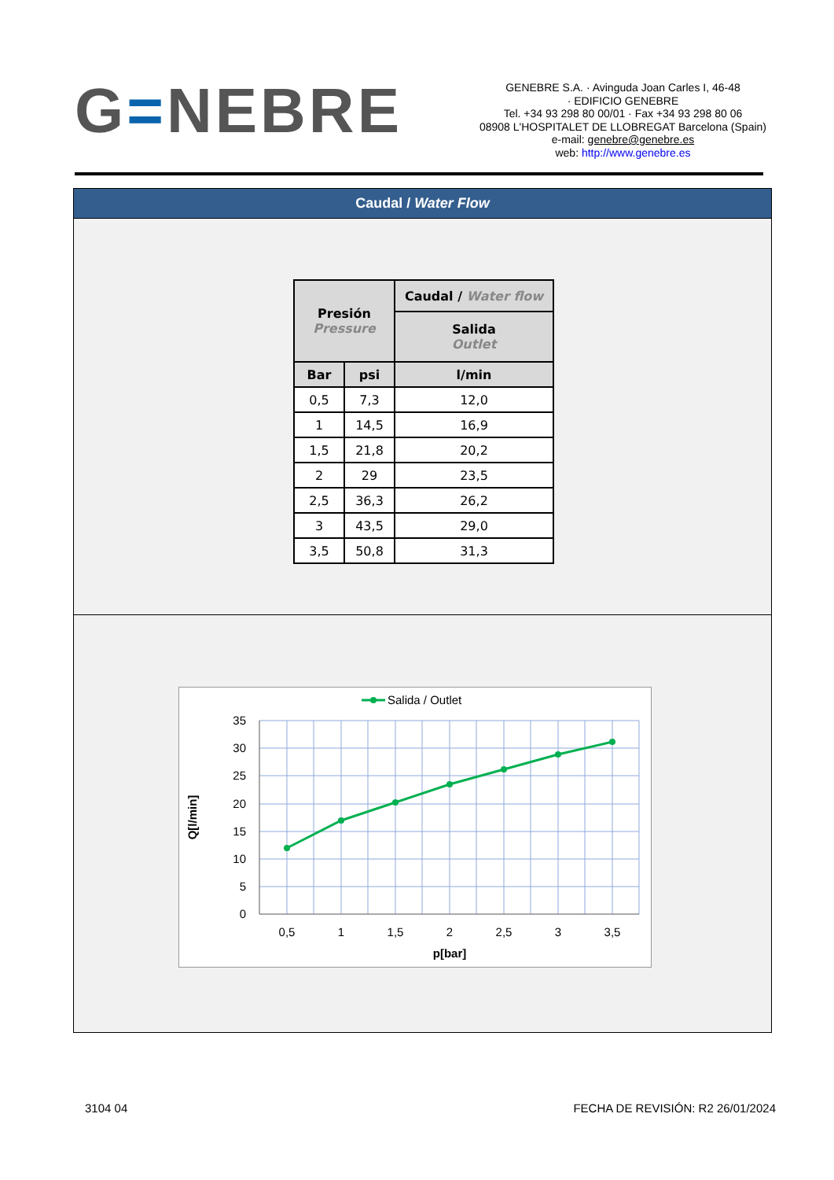G=NEBRE
GENEBRE S.A. · Avinguda Joan Carles I, 46-48
· EDIFICIO GENEBRE
Tel. +34 93 298 80 00/01 · Fax +34 93 298 80 06
08908 L'HOSPITALET DE LLOBREGAT Barcelona (Spain)
e-mail: genebre@genebre.es
web: http://www.genebre.es
Caudal / Water Flow
| Presión Pressure | | Caudal / Water flow |
| --- | --- | --- |
| | | Salida Outlet |
| Bar | psi | l/min |
| 0,5 | 7,3 | 12,0 |
| 1 | 14,5 | 16,9 |
| 1,5 | 21,8 | 20,2 |
| 2 | 29 | 23,5 |
| 2,5 | 36,3 | 26,2 |
| 3 | 43,5 | 29,0 |
| 3,5 | 50,8 | 31,3 |
Salida / Outlet
35
30
25
20
15
10
5
0
0,5
1
1,5
2
2,5
3
3,5
p[bar]
Q[l/min]
3104 04 FECHA DE REVISIÓN: R2 26/01/2024